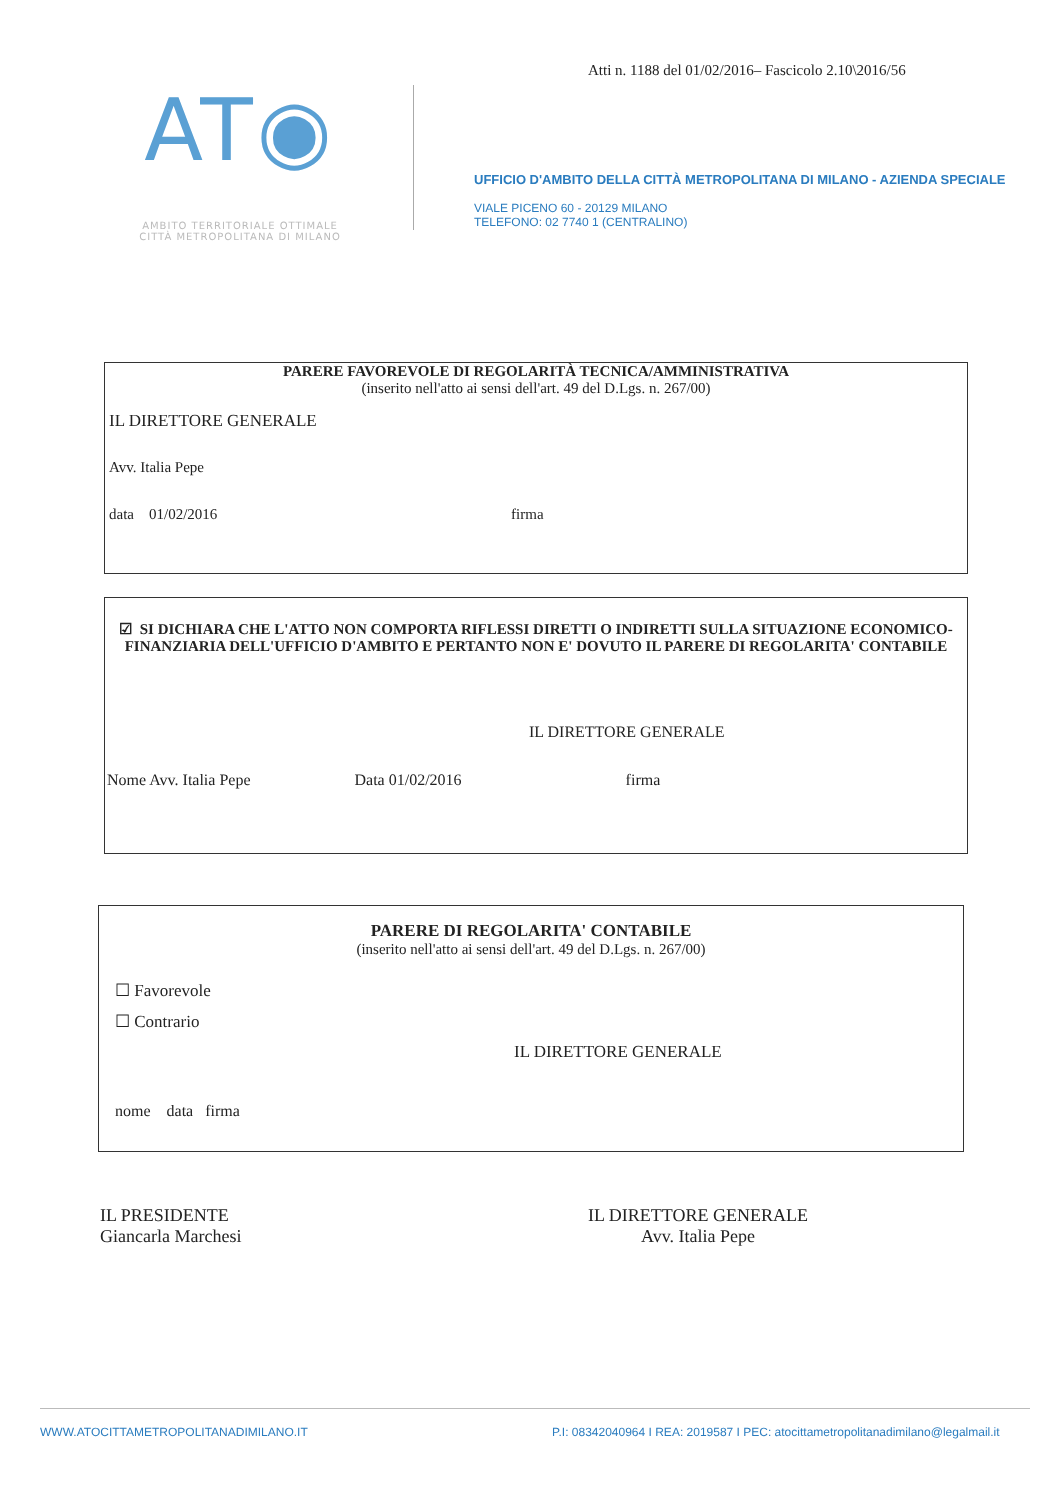Atti n. 1188 del 01/02/2016– Fascicolo 2.10\2016/56
AT◉
AMBITO TERRITORIALE OTTIMALE
CITTÀ METROPOLITANA DI MILANO
UFFICIO D'AMBITO DELLA CITTÀ METROPOLITANA DI MILANO - AZIENDA SPECIALE
VIALE PICENO 60 - 20129 MILANO
TELEFONO: 02 7740 1 (CENTRALINO)
PARERE FAVOREVOLE DI REGOLARITÀ TECNICA/AMMINISTRATIVA
(inserito nell'atto ai sensi dell'art. 49 del D.Lgs. n. 267/00)
IL DIRETTORE GENERALE
Avv. Italia Pepe
data 01/02/2016 firma
☑ SI DICHIARA CHE L'ATTO NON COMPORTA RIFLESSI DIRETTI O INDIRETTI SULLA SITUAZIONE ECONOMICO-FINANZIARIA DELL'UFFICIO D'AMBITO E PERTANTO NON E' DOVUTO IL PARERE DI REGOLARITA' CONTABILE
IL DIRETTORE GENERALE
Nome Avv. Italia Pepe Data 01/02/2016 firma
PARERE DI REGOLARITA' CONTABILE
(inserito nell'atto ai sensi dell'art. 49 del D.Lgs. n. 267/00)
☐ Favorevole
☐ Contrario
IL DIRETTORE GENERALE
nome data firma
IL PRESIDENTE
Giancarla Marchesi
IL DIRETTORE GENERALE
Avv. Italia Pepe
WWW.ATOCITTAMETROPOLITANADIMILANO.IT
P.I: 08342040964 I REA: 2019587 I PEC: atocittametropolitanadimilano@legalmail.it